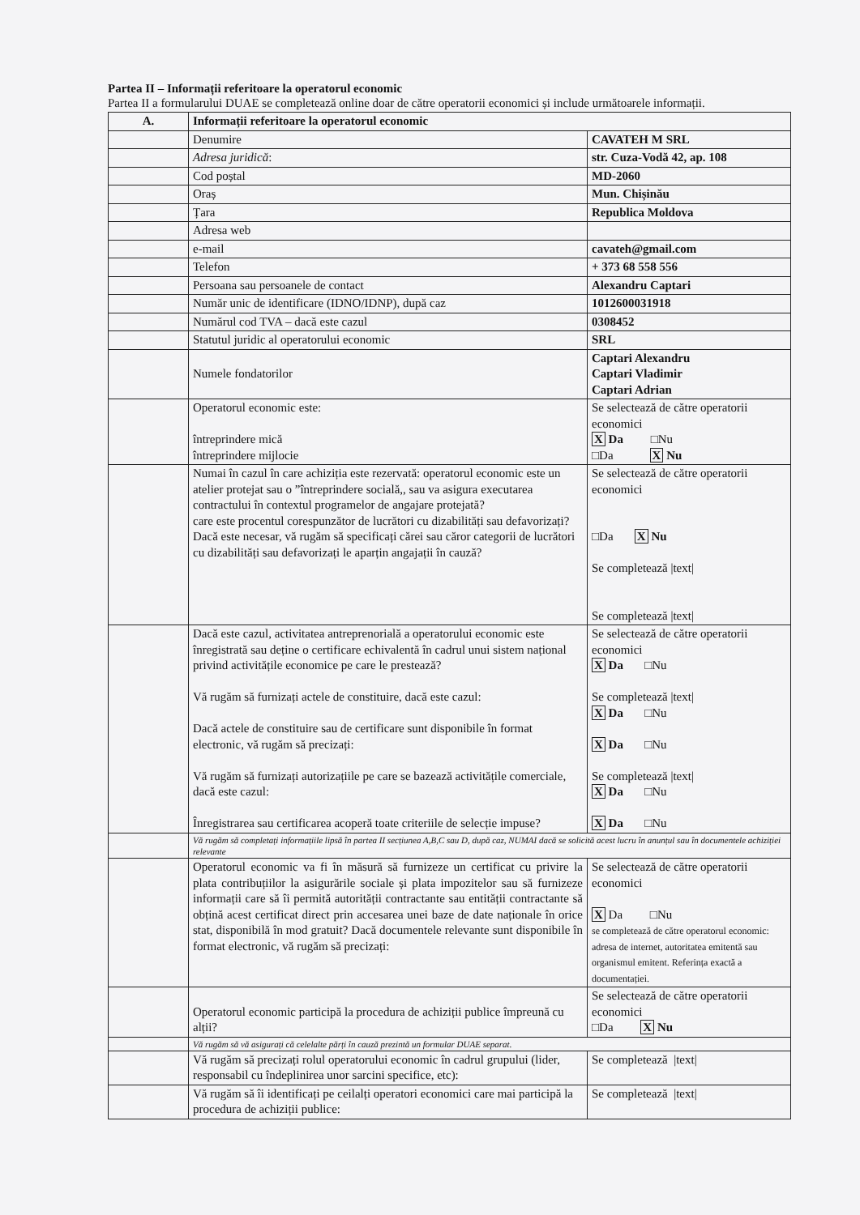Partea II – Informații referitoare la operatorul economic
Partea II a formularului DUAE se completează online doar de către operatorii economici și include următoarele informații.
| A. | Informații referitoare la operatorul economic | |
| | Denumire | CAVATEH M SRL |
| | Adresa juridică : | str. Cuza-Vodă 42, ap. 108 |
| | Cod poștal | MD-2060 |
| | Oraș | Mun. Chișinău |
| | Țara | Republica Moldova |
| | Adresa web | |
| | e-mail | cavateh@gmail.com |
| | Telefon | + 373 68 558 556 |
| | Persoana sau persoanele de contact | Alexandru Captari |
| | Număr unic de identificare (IDNO/IDNP), după caz | 1012600031918 |
| | Numărul cod TVA – dacă este cazul | 0308452 |
| | Statutul juridic al operatorului economic | SRL |
| | Numele fondatorilor | Captari Alexandru Captari Vladimir Captari Adrian |
| | Operatorul economic este: întreprindere mică întreprindere mijlocie | Se selectează de către operatorii economici X Da □Nu □Da X Nu |
| | Numai în cazul în care achiziția este rezervată: operatorul economic este un atelier protejat sau o ”întreprindere socială,, sau va asigura executarea contractului în contextul programelor de angajare protejată? care este procentul corespunzător de lucrători cu dizabilități sau defavorizați? Dacă este necesar, vă rugăm să specificați cărei sau căror categorii de lucrători cu dizabilități sau defavorizați le aparțin angajații în cauză? | Se selectează de către operatorii economici □Da X Nu Se completează /text/ Se completează /text/ |
| | Dacă este cazul, activitatea antreprenorială a operatorului economic este înregistrată sau deține o certificare echivalentă în cadrul unui sistem național privind activitățile economice pe care le prestează? Vă rugăm să furnizați actele de constituire, dacă este cazul: Dacă actele de constituire sau de certificare sunt disponibile în format electronic, vă rugăm să precizați: Vă rugăm să furnizați autorizațiile pe care se bazează activitățile comerciale, dacă este cazul: Înregistrarea sau certificarea acoperă toate criteriile de selecție impuse? | Se selectează de către operatorii economici X Da □Nu Se completează /text/ X Da □Nu X Da □Nu Se completează /text/ X Da □Nu X Da □Nu |
| | Vă rugăm să completați informațiile lipsă în partea II secțiunea A,B,C sau D, după caz, NUMAI dacă se solicită acest lucru în anunțul sau în documentele achiziției relevante | |
| | Operatorul economic va fi în măsură să furnizeze un certificat cu privire la plata contribuțiilor la asigurările sociale și plata impozitelor sau să furnizeze informații care să îi permită autorității contractante sau entității contractante să obțină acest certificat direct prin accesarea unei baze de date naționale în orice stat, disponibilă în mod gratuit? Dacă documentele relevante sunt disponibile în format electronic, vă rugăm să precizați: | Se selectează de către operatorii economici X Da □Nu se completează de către operatorul economic: adresa de internet, autoritatea emitentă sau organismul emitent. Referința exactă a documentației. |
| | Operatorul economic participă la procedura de achiziții publice împreună cu alții? | Se selectează de către operatorii economici □Da X Nu |
| | Vă rugăm să vă asigurați că celelalte părți în cauză prezintă un formular DUAE separat. | |
| | Vă rugăm să precizați rolul operatorului economic în cadrul grupului (lider, responsabil cu îndeplinirea unor sarcini specifice, etc): | Se completează /text/ |
| | Vă rugăm să îi identificați pe ceilalți operatori economici care mai participă la procedura de achiziții publice: | Se completează /text/ |